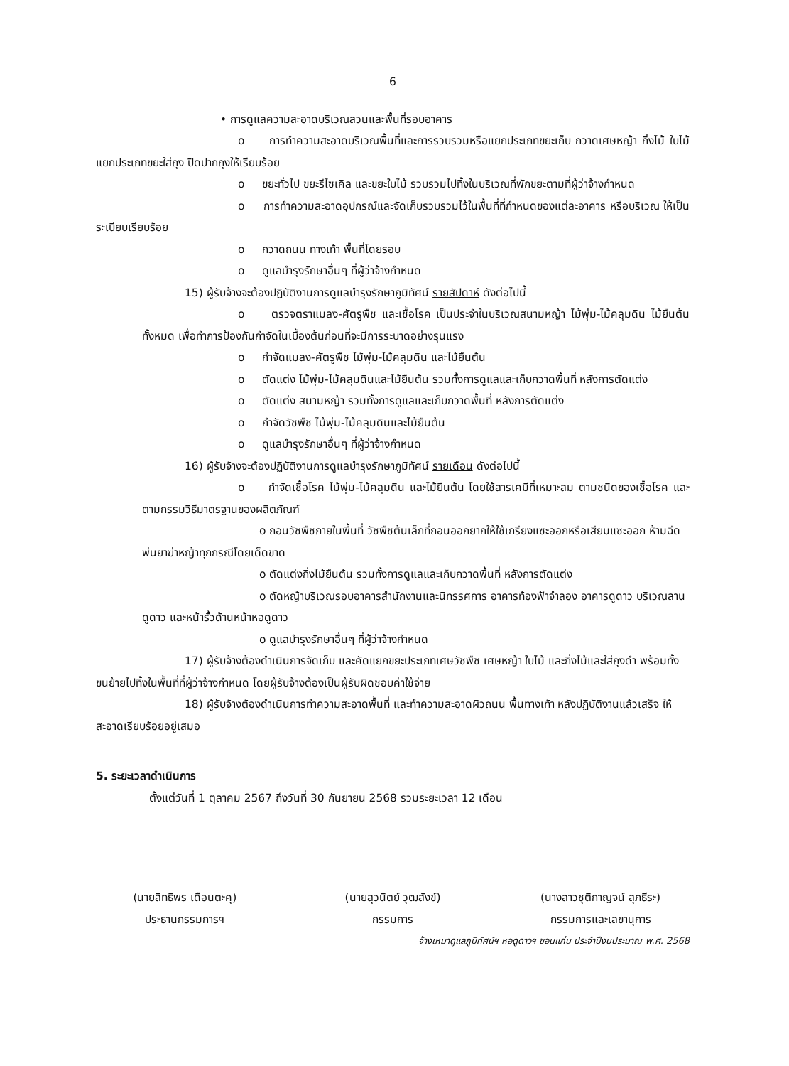6
• การดูแลความสะอาดบริเวณสวนและพื้นที่รอบอาคาร
o การทำความสะอาดบริเวณพื้นที่และการรวบรวมหรือแยกประเภทขยะเก็บ กวาดเศษหญ้า กิ่งไม้ ใบไม้ แยกประเภทขยะใส่ถุง ปิดปากถุงให้เรียบร้อย
o ขยะทั่วไป ขยะรีไซเคิล และขยะใบไม้ รวบรวมไปทิ้งในบริเวณที่พักขยะตามที่ผู้ว่าจ้างกำหนด
o การทำความสะอาดอุปกรณ์และจัดเก็บรวบรวมไว้ในพื้นที่ที่กำหนดของแต่ละอาคาร หรือบริเวณ ให้เป็นระเบียบเรียบร้อย
o กวาดถนน ทางเท้า พื้นที่โดยรอบ
o ดูแลบำรุงรักษาอื่นๆ ที่ผู้ว่าจ้างกำหนด
15) ผู้รับจ้างจะต้องปฏิบัติงานการดูแลบำรุงรักษาภูมิทัศน์ รายสัปดาห์ ดังต่อไปนี้
o ตรวจตราแมลง-ศัตรูพืช และเชื้อโรค เป็นประจำในบริเวณสนามหญ้า ไม้พุ่ม-ไม้คลุมดิน ไม้ยืนต้นทั้งหมด เพื่อทำการป้องกันกำจัดในเบื้องต้นก่อนที่จะมีการระบาดอย่างรุนแรง
o กำจัดแมลง-ศัตรูพืช ไม้พุ่ม-ไม้คลุมดิน และไม้ยืนต้น
o ตัดแต่ง ไม้พุ่ม-ไม้คลุมดินและไม้ยืนต้น รวมทั้งการดูแลและเก็บกวาดพื้นที่ หลังการตัดแต่ง
o ตัดแต่ง สนามหญ้า รวมทั้งการดูแลและเก็บกวาดพื้นที่ หลังการตัดแต่ง
o กำจัดวัชพืช ไม้พุ่ม-ไม้คลุมดินและไม้ยืนต้น
o ดูแลบำรุงรักษาอื่นๆ ที่ผู้ว่าจ้างกำหนด
16) ผู้รับจ้างจะต้องปฏิบัติงานการดูแลบำรุงรักษาภูมิทัศน์ รายเดือน ดังต่อไปนี้
o กำจัดเชื้อโรค ไม้พุ่ม-ไม้คลุมดิน และไม้ยืนต้น โดยใช้สารเคมีที่เหมาะสม ตามชนิดของเชื้อโรค และตามกรรมวิธีมาตรฐานของผลิตภัณฑ์
o ถอนวัชพืชภายในพื้นที่ วัชพืชต้นเล็กที่ถอนออกยากให้ใช้เกรียงแซะออกหรือเสียมแซะออก ห้ามฉีดพ่นยาฆ่าหญ้าทุกกรณีโดยเด็ดขาด
o ตัดแต่งกิ่งไม้ยืนต้น รวมทั้งการดูแลและเก็บกวาดพื้นที่ หลังการตัดแต่ง
o ตัดหญ้าบริเวณรอบอาคารสำนักงานและนิทรรศการ อาคารท้องฟ้าจำลอง อาคารดูดาว บริเวณลานดูดาว และหน้ารั้วด้านหน้าหอดูดาว
o ดูแลบำรุงรักษาอื่นๆ ที่ผู้ว่าจ้างกำหนด
17) ผู้รับจ้างต้องดำเนินการจัดเก็บ และคัดแยกขยะประเภทเศษวัชพืช เศษหญ้า ใบไม้ และกิ่งไม้และใส่ถุงดำ พร้อมทั้งขนย้ายไปทิ้งในพื้นที่ที่ผู้ว่าจ้างกำหนด โดยผู้รับจ้างต้องเป็นผู้รับผิดชอบค่าใช้จ่าย
18) ผู้รับจ้างต้องดำเนินการทำความสะอาดพื้นที่ และทำความสะอาดผิวถนน พื้นทางเท้า หลังปฏิบัติงานแล้วเสร็จ ให้สะอาดเรียบร้อยอยู่เสมอ
5. ระยะเวลาดำเนินการ
ตั้งแต่วันที่ 1 ตุลาคม 2567 ถึงวันที่ 30 กันยายน 2568 รวมระยะเวลา 12 เดือน
(นายสิทธิพร เดือนตะคุ)
ประธานกรรมการฯ
(นายสุวนิตย์ วุฒสังข์)
กรรมการ
(นางสาวชุติกาญจน์ สุภธีระ)
กรรมการและเลขานุการ
จ้างเหมาดูแลภูมิทัศน์ฯ หอดูดาวฯ ขอนแก่น ประจำปีงบประมาณ พ.ศ. 2568